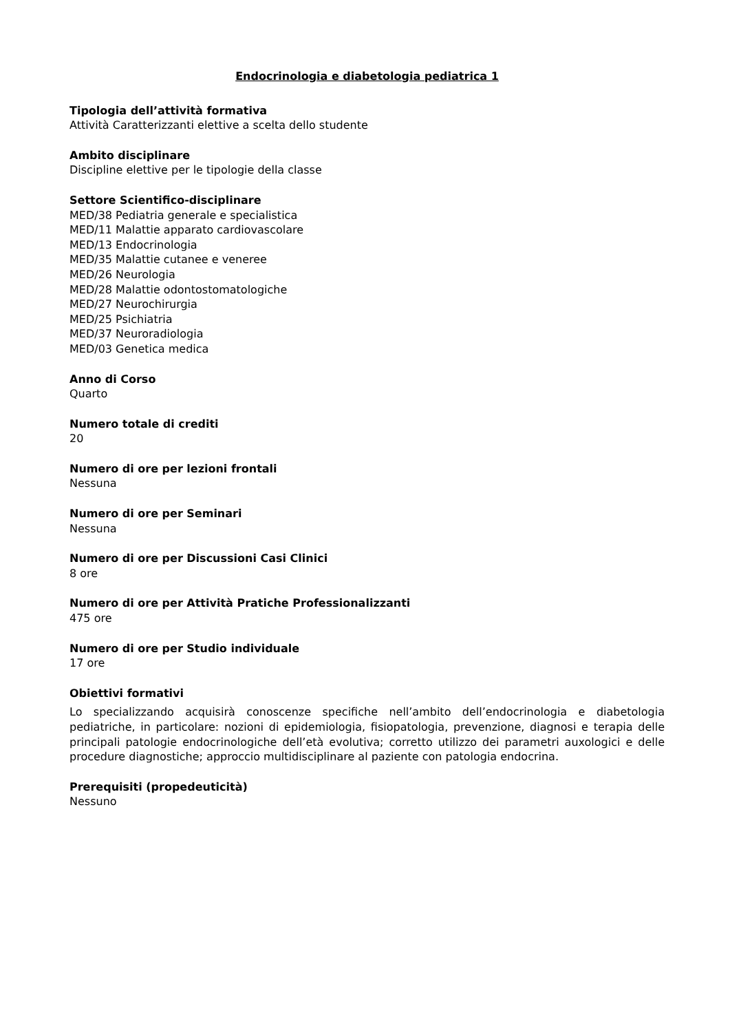Endocrinologia e diabetologia pediatrica 1
Tipologia dell’attività formativa
Attività Caratterizzanti elettive a scelta dello studente
Ambito disciplinare
Discipline elettive per le tipologie della classe
Settore Scientifico-disciplinare
MED/38 Pediatria generale e specialistica
MED/11 Malattie apparato cardiovascolare
MED/13 Endocrinologia
MED/35 Malattie cutanee e veneree
MED/26 Neurologia
MED/28 Malattie odontostomatologiche
MED/27 Neurochirurgia
MED/25 Psichiatria
MED/37 Neuroradiologia
MED/03 Genetica medica
Anno di Corso
Quarto
Numero totale di crediti
20
Numero di ore per lezioni frontali
Nessuna
Numero di ore per Seminari
Nessuna
Numero di ore per Discussioni Casi Clinici
8 ore
Numero di ore per Attività Pratiche Professionalizzanti
475 ore
Numero di ore per Studio individuale
17 ore
Obiettivi formativi
Lo specializzando acquisirà conoscenze specifiche nell’ambito dell’endocrinologia e diabetologia pediatriche, in particolare: nozioni di epidemiologia, fisiopatologia, prevenzione, diagnosi e terapia delle principali patologie endocrinologiche dell’età evolutiva; corretto utilizzo dei parametri auxologici e delle procedure diagnostiche; approccio multidisciplinare al paziente con patologia endocrina.
Prerequisiti (propedeuticità)
Nessuno